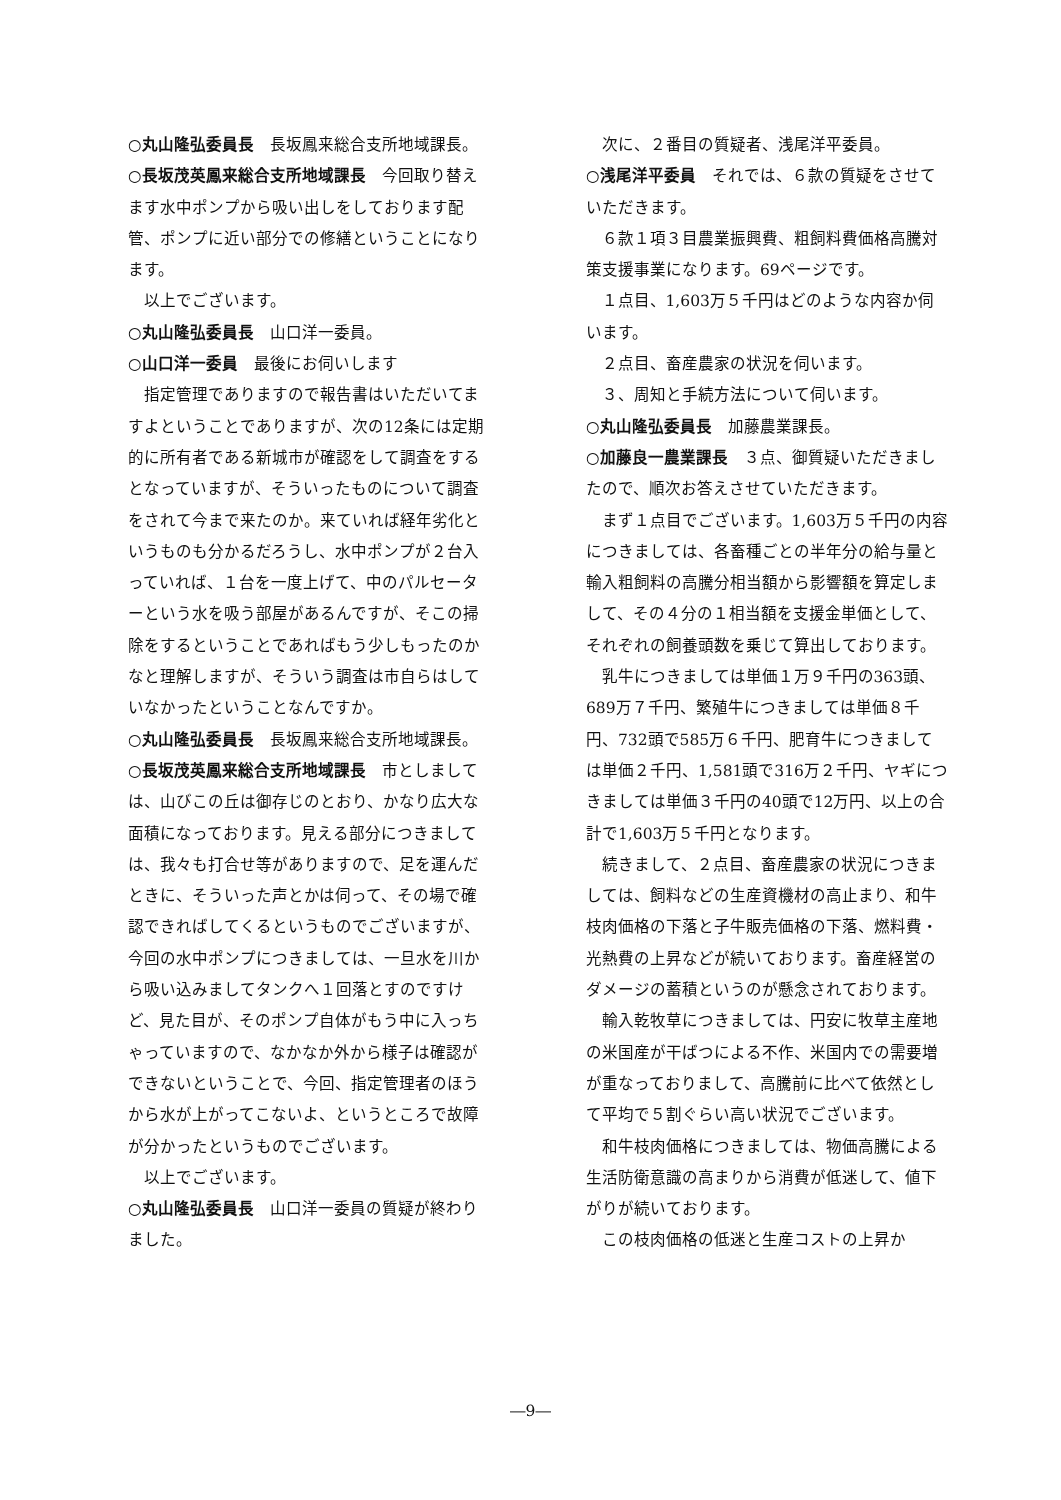○丸山隆弘委員長　長坂鳳来総合支所地域課長。
○長坂茂英鳳来総合支所地域課長　今回取り替えます水中ポンプから吸い出しをしております配管、ポンプに近い部分での修繕ということになります。
以上でございます。
○丸山隆弘委員長　山口洋一委員。
○山口洋一委員　最後にお伺いします
指定管理でありますので報告書はいただいてますよということでありますが、次の12条には定期的に所有者である新城市が確認をして調査をするとなっていますが、そういったものについて調査をされて今まで来たのか。来ていれば経年劣化というものも分かるだろうし、水中ポンプが２台入っていれば、１台を一度上げて、中のパルセーターという水を吸う部屋があるんですが、そこの掃除をするということであればもう少しもったのかなと理解しますが、そういう調査は市自らはしていなかったということなんですか。
○丸山隆弘委員長　長坂鳳来総合支所地域課長。
○長坂茂英鳳来総合支所地域課長　市としましては、山びこの丘は御存じのとおり、かなり広大な面積になっております。見える部分につきましては、我々も打合せ等がありますので、足を運んだときに、そういった声とかは伺って、その場で確認できればしてくるというものでございますが、今回の水中ポンプにつきましては、一旦水を川から吸い込みましてタンクへ１回落とすのですけど、見た目が、そのポンプ自体がもう中に入っちゃっていますので、なかなか外から様子は確認ができないということで、今回、指定管理者のほうから水が上がってこないよ、というところで故障が分かったというものでございます。
以上でございます。
○丸山隆弘委員長　山口洋一委員の質疑が終わりました。
次に、２番目の質疑者、浅尾洋平委員。
○浅尾洋平委員　それでは、６款の質疑をさせていただきます。
６款１項３目農業振興費、粗飼料費価格高騰対策支援事業になります。69ページです。
１点目、1,603万５千円はどのような内容か伺います。
２点目、畜産農家の状況を伺います。
３、周知と手続方法について伺います。
○丸山隆弘委員長　加藤農業課長。
○加藤良一農業課長　３点、御質疑いただきましたので、順次お答えさせていただきます。
まず１点目でございます。1,603万５千円の内容につきましては、各畜種ごとの半年分の給与量と輸入粗飼料の高騰分相当額から影響額を算定しまして、その４分の１相当額を支援金単価として、それぞれの飼養頭数を乗じて算出しております。
乳牛につきましては単価１万９千円の363頭、689万７千円、繁殖牛につきましては単価８千円、732頭で585万６千円、肥育牛につきましては単価２千円、1,581頭で316万２千円、ヤギにつきましては単価３千円の40頭で12万円、以上の合計で1,603万５千円となります。
続きまして、２点目、畜産農家の状況につきましては、飼料などの生産資機材の高止まり、和牛枝肉価格の下落と子牛販売価格の下落、燃料費・光熱費の上昇などが続いております。畜産経営のダメージの蓄積というのが懸念されております。
輸入乾牧草につきましては、円安に牧草主産地の米国産が干ばつによる不作、米国内での需要増が重なっておりまして、高騰前に比べて依然として平均で５割ぐらい高い状況でございます。
和牛枝肉価格につきましては、物価高騰による生活防衛意識の高まりから消費が低迷して、値下がりが続いております。
この枝肉価格の低迷と生産コストの上昇か
―9―